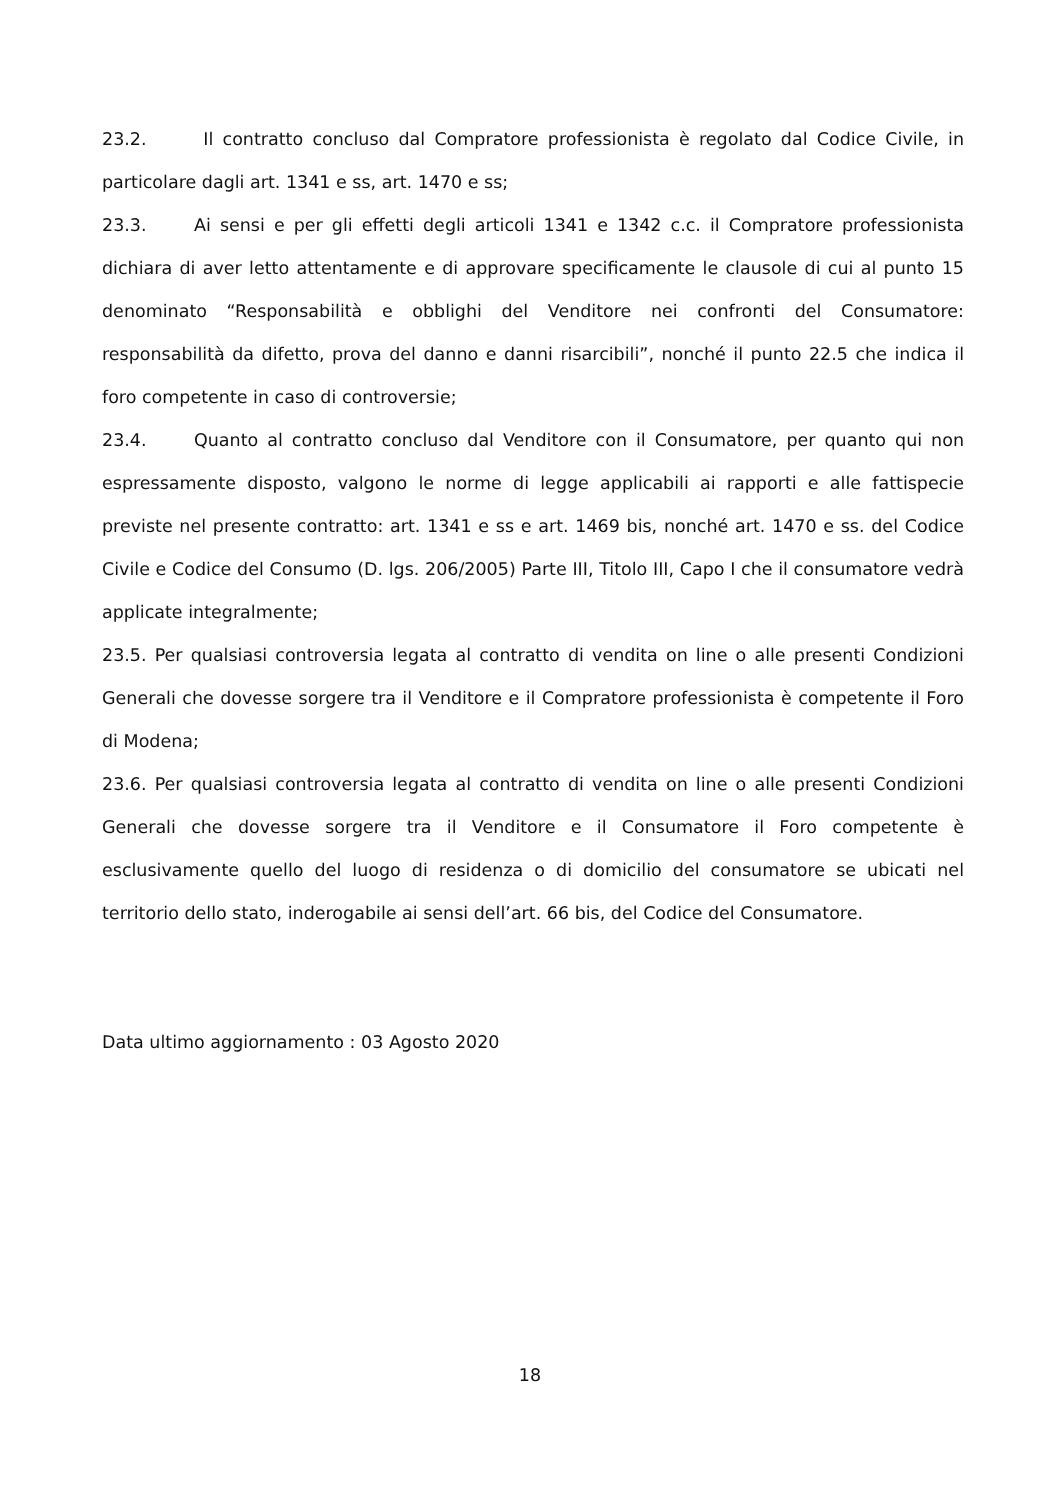23.2. Il contratto concluso dal Compratore professionista è regolato dal Codice Civile, in particolare dagli art. 1341 e ss, art. 1470 e ss;
23.3. Ai sensi e per gli effetti degli articoli 1341 e 1342 c.c. il Compratore professionista dichiara di aver letto attentamente e di approvare specificamente le clausole di cui al punto 15 denominato “Responsabilità e obblighi del Venditore nei confronti del Consumatore: responsabilità da difetto, prova del danno e danni risarcibili”, nonché il punto 22.5 che indica il foro competente in caso di controversie;
23.4. Quanto al contratto concluso dal Venditore con il Consumatore, per quanto qui non espressamente disposto, valgono le norme di legge applicabili ai rapporti e alle fattispecie previste nel presente contratto: art. 1341 e ss e art. 1469 bis, nonché art. 1470 e ss. del Codice Civile e Codice del Consumo (D. lgs. 206/2005) Parte III, Titolo III, Capo I che il consumatore vedrà applicate integralmente;
23.5. Per qualsiasi controversia legata al contratto di vendita on line o alle presenti Condizioni Generali che dovesse sorgere tra il Venditore e il Compratore professionista è competente il Foro di Modena;
23.6. Per qualsiasi controversia legata al contratto di vendita on line o alle presenti Condizioni Generali che dovesse sorgere tra il Venditore e il Consumatore il Foro competente è esclusivamente quello del luogo di residenza o di domicilio del consumatore se ubicati nel territorio dello stato, inderogabile ai sensi dell’art. 66 bis, del Codice del Consumatore.
Data ultimo aggiornamento : 03 Agosto 2020
18